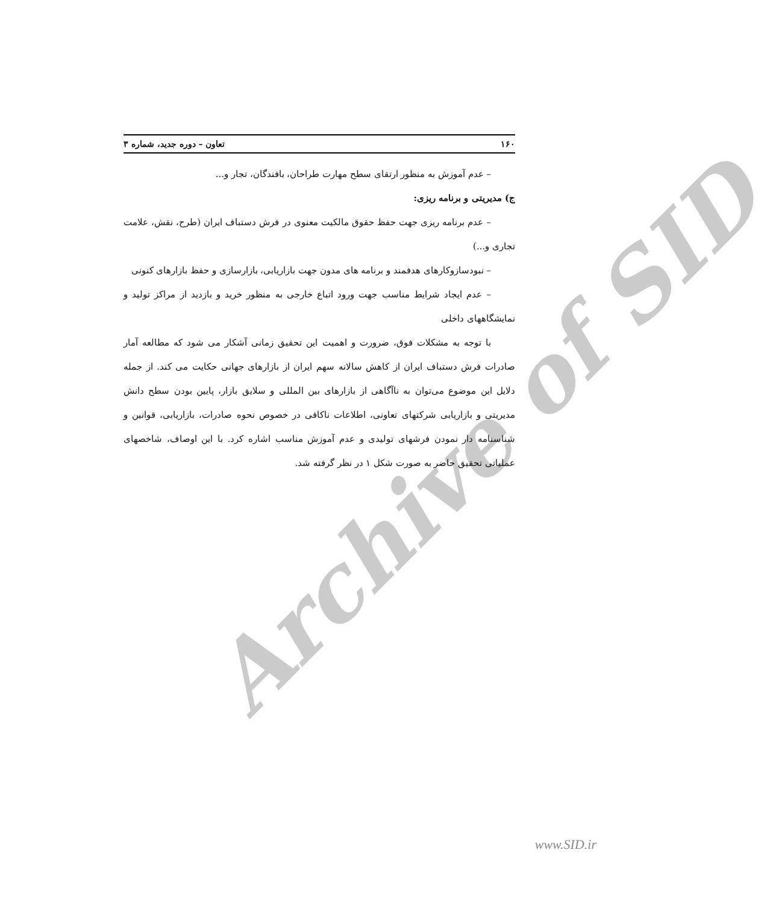Archive of SID
۱۶۰ تعاون – دوره جدید، شماره ۳
– عدم آموزش به منظور ارتقای سطح مهارت طراحان، بافندگان، تجار و...
ج) مدیریتی و برنامه ریزی:
– عدم برنامه ریزی جهت حفظ حقوق مالکیت معنوی در فرش دستباف ایران (طرح، نقش، علامت تجاری و...)
– نبودسازوکارهای هدفمند و برنامه های مدون جهت بازاریابی، بازارسازی و حفظ بازارهای کنونی
– عدم ایجاد شرایط مناسب جهت ورود اتباع خارجی به منظور خرید و بازدید از مراکز تولید و نمایشگاههای داخلی
با توجه به مشکلات فوق، ضرورت و اهمیت این تحقیق زمانی آشکار می شود که مطالعه آمار صادرات فرش دستباف ایران از کاهش سالانه سهم ایران از بازارهای جهانی حکایت می کند. از جمله دلایل این موضوع می‌توان به ناآگاهی از بازارهای بین المللی و سلایق بازار، پایین بودن سطح دانش مدیریتی و بازاریابی شرکتهای تعاونی، اطلاعات ناکافی در خصوص نحوه صادرات، بازاریابی، قوانین و شناسنامه دار نمودن فرشهای تولیدی و عدم آموزش مناسب اشاره کرد. با این اوصاف، شاخصهای عملیاتی تحقیق حاضر به صورت شکل ۱ در نظر گرفته شد.
www.SID.ir